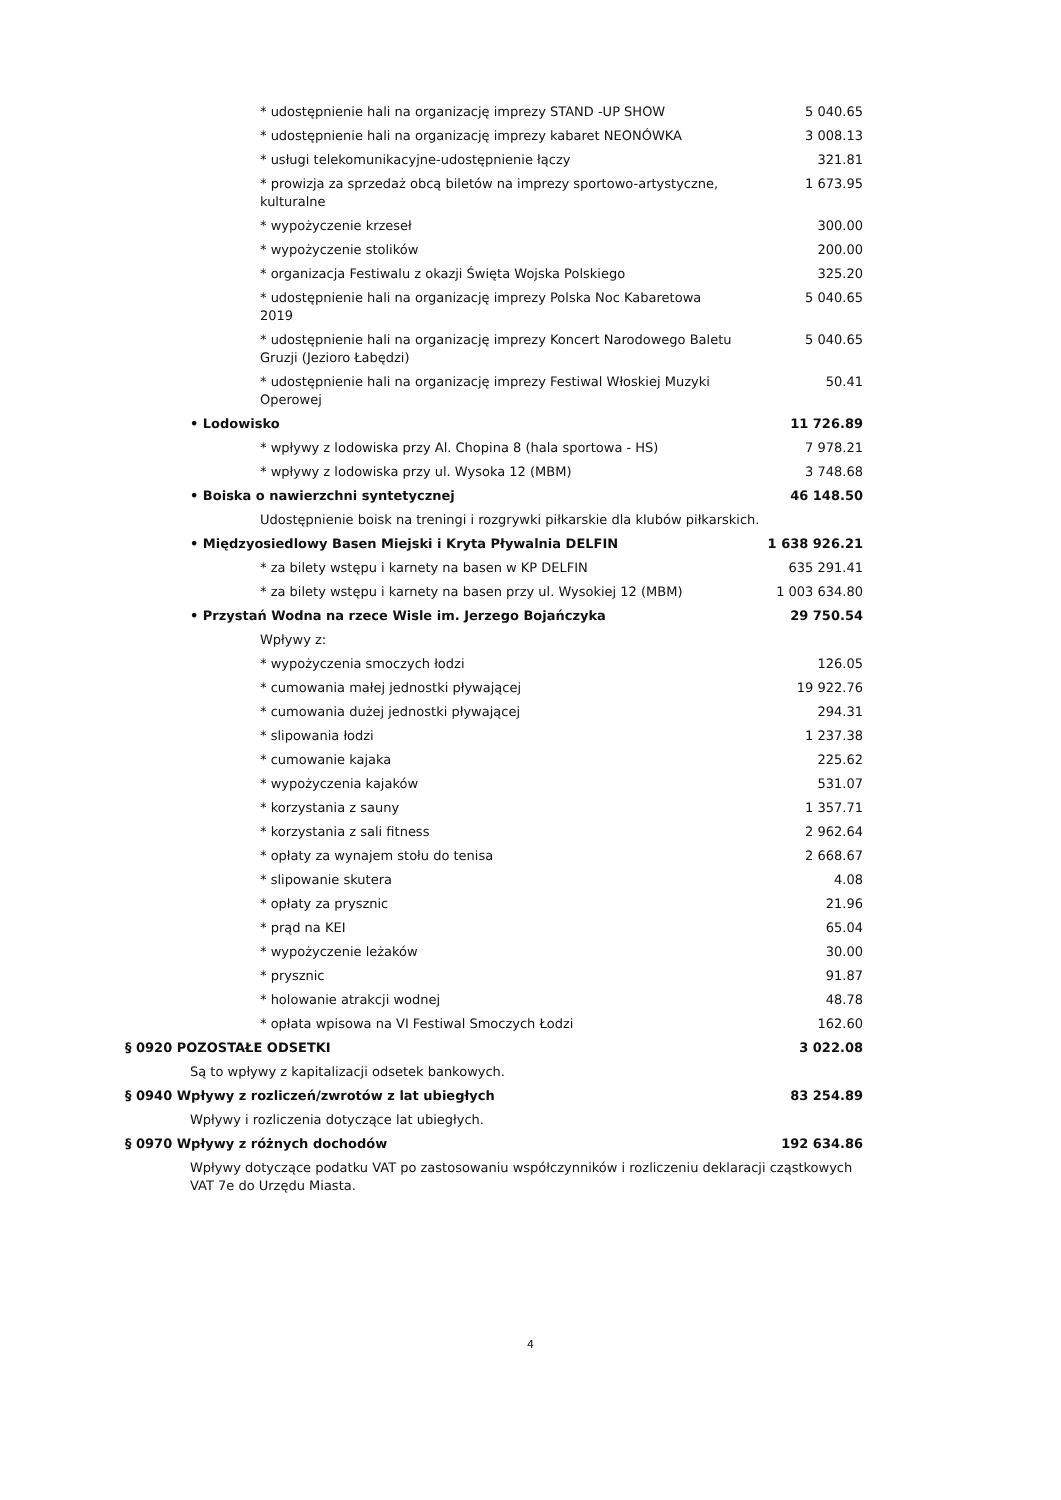| * udostępnienie hali na organizację imprezy STAND -UP SHOW | 5 040.65 |
| * udostępnienie hali na organizację imprezy kabaret NEONÓWKA | 3 008.13 |
| * usługi telekomunikacyjne-udostępnienie łączy | 321.81 |
| * prowizja za sprzedaż obcą biletów na imprezy sportowo-artystyczne, kulturalne | 1 673.95 |
| * wypożyczenie krzeseł | 300.00 |
| * wypożyczenie stolików | 200.00 |
| * organizacja Festiwalu z okazji Święta Wojska Polskiego | 325.20 |
| * udostępnienie hali na organizację imprezy Polska Noc Kabaretowa 2019 | 5 040.65 |
| * udostępnienie hali na organizację imprezy Koncert Narodowego Baletu Gruzji (Jezioro Łabędzi) | 5 040.65 |
| * udostępnienie hali na organizację imprezy Festiwal Włoskiej Muzyki Operowej | 50.41 |
| • Lodowisko | 11 726.89 |
| * wpływy z lodowiska przy Al. Chopina 8 (hala sportowa - HS) | 7 978.21 |
| * wpływy z lodowiska przy ul. Wysoka 12 (MBM) | 3 748.68 |
| • Boiska o nawierzchni syntetycznej | 46 148.50 |
| Udostępnienie boisk na treningi i rozgrywki piłkarskie dla klubów piłkarskich. | |
| • Międzyosiedlowy Basen Miejski i Kryta Pływalnia DELFIN | 1 638 926.21 |
| * za bilety wstępu i karnety na basen w KP DELFIN | 635 291.41 |
| * za bilety wstępu i karnety na basen przy ul. Wysokiej 12 (MBM) | 1 003 634.80 |
| • Przystań Wodna na rzece Wisle im. Jerzego Bojańczyka | 29 750.54 |
| Wpływy z: | |
| * wypożyczenia smoczych łodzi | 126.05 |
| * cumowania małej jednostki pływającej | 19 922.76 |
| * cumowania dużej jednostki pływającej | 294.31 |
| * slipowania łodzi | 1 237.38 |
| * cumowanie kajaka | 225.62 |
| * wypożyczenia kajaków | 531.07 |
| * korzystania z sauny | 1 357.71 |
| * korzystania z sali fitness | 2 962.64 |
| * opłaty za wynajem stołu do tenisa | 2 668.67 |
| * slipowanie skutera | 4.08 |
| * opłaty za prysznic | 21.96 |
| * prąd na KEI | 65.04 |
| * wypożyczenie leżaków | 30.00 |
| * prysznic | 91.87 |
| * holowanie atrakcji wodnej | 48.78 |
| * opłata wpisowa na VI Festiwal Smoczych Łodzi | 162.60 |
| § 0920 POZOSTAŁE ODSETKI | 3 022.08 |
| Są to wpływy z kapitalizacji odsetek bankowych. | |
| § 0940 Wpływy z rozliczeń/zwrotów z lat ubiegłych | 83 254.89 |
| Wpływy i rozliczenia dotyczące lat ubiegłych. | |
| § 0970 Wpływy z różnych dochodów | 192 634.86 |
| Wpływy dotyczące podatku VAT po zastosowaniu współczynników i rozliczeniu deklaracji cząstkowych VAT 7e do Urzędu Miasta. | |
4